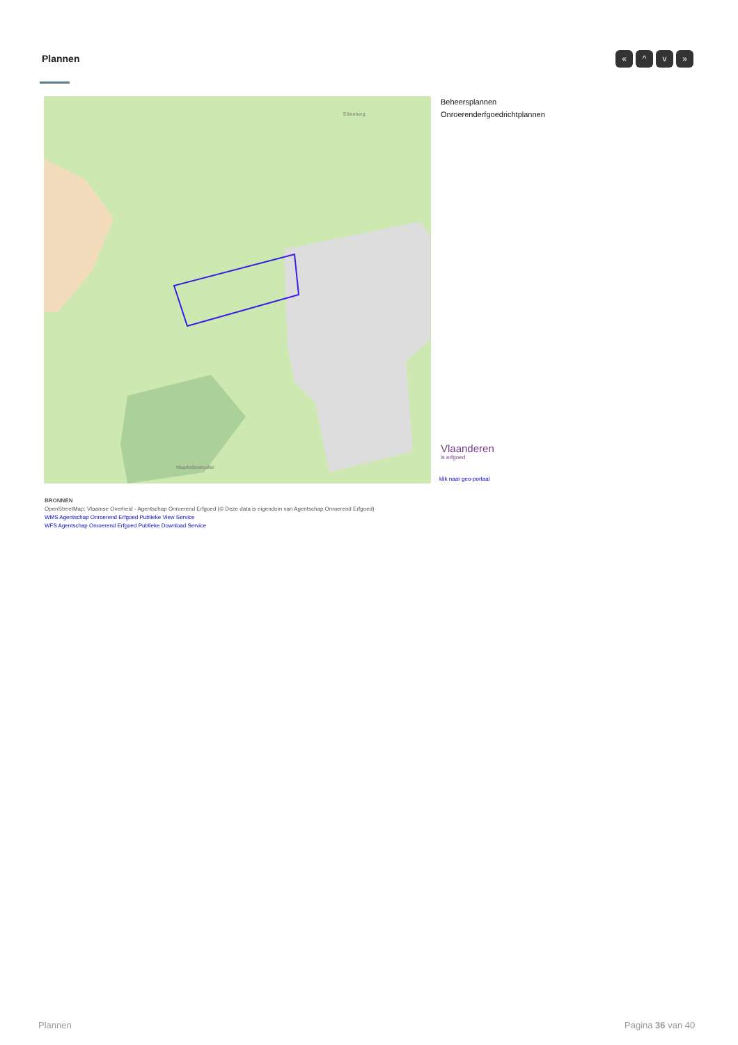Plannen « ^ v »
Eikenberg
Maarkebeekvallei
Beheersplannen
Onroerenderfgoedrichtplannen
Vlaanderen
is erfgoed
klik naar geo-portaal
BRONNEN
OpenStreetMap; Vlaamse Overheid - Agentschap Onroerend Erfgoed (© Deze data is eigendom van Agentschap Onroerend Erfgoed)
WMS Agentschap Onroerend Erfgoed Publieke View Service
WFS Agentschap Onroerend Erfgoed Publieke Download Service
Plannen Pagina 36 van 40